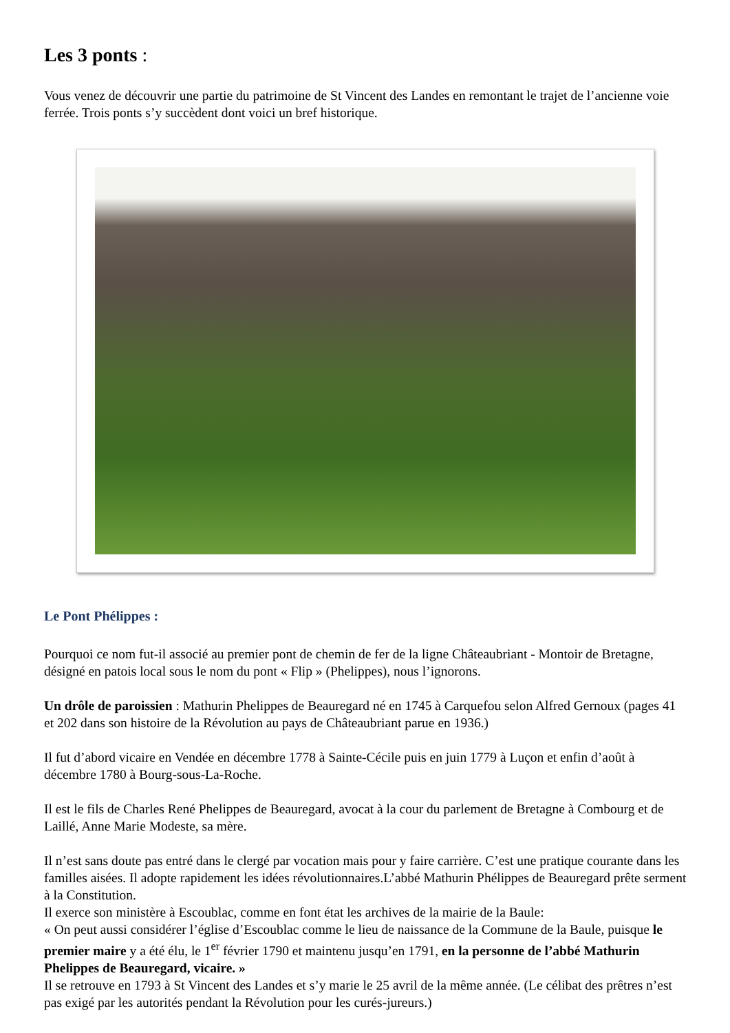Les 3 ponts :
Vous venez de découvrir une partie du patrimoine de St Vincent des Landes en remontant le trajet de l’ancienne voie ferrée. Trois ponts s’y succèdent dont voici un bref historique.
Le Pont Phélippes :
Pourquoi ce nom fut-il associé au premier pont de chemin de fer de la ligne Châteaubriant - Montoir de Bretagne, désigné en patois local sous le nom du pont « Flip » (Phelippes), nous l’ignorons.
Un drôle de paroissien : Mathurin Phelippes de Beauregard né en 1745 à Carquefou selon Alfred Gernoux (pages 41 et 202 dans son histoire de la Révolution au pays de Châteaubriant parue en 1936.)
Il fut d’abord vicaire en Vendée en décembre 1778 à Sainte-Cécile puis en juin 1779 à Luçon et enfin d’août à décembre 1780 à Bourg-sous-La-Roche.
Il est le fils de Charles René Phelippes de Beauregard, avocat à la cour du parlement de Bretagne à Combourg et de Laillé, Anne Marie Modeste, sa mère.
Il n’est sans doute pas entré dans le clergé par vocation mais pour y faire carrière. C’est une pratique courante dans les familles aisées. Il adopte rapidement les idées révolutionnaires.L’abbé Mathurin Phélippes de Beauregard prête serment à la Constitution.
Il exerce son ministère à Escoublac, comme en font état les archives de la mairie de la Baule:
« On peut aussi considérer l’église d’Escoublac comme le lieu de naissance de la Commune de la Baule, puisque le premier maire y a été élu, le 1<sup>er</sup> février 1790 et maintenu jusqu’en 1791, en la personne de l’abbé Mathurin Phelippes de Beauregard, vicaire. »
Il se retrouve en 1793 à St Vincent des Landes et s’y marie le 25 avril de la même année. (Le célibat des prêtres n’est pas exigé par les autorités pendant la Révolution pour les curés-jureurs.)